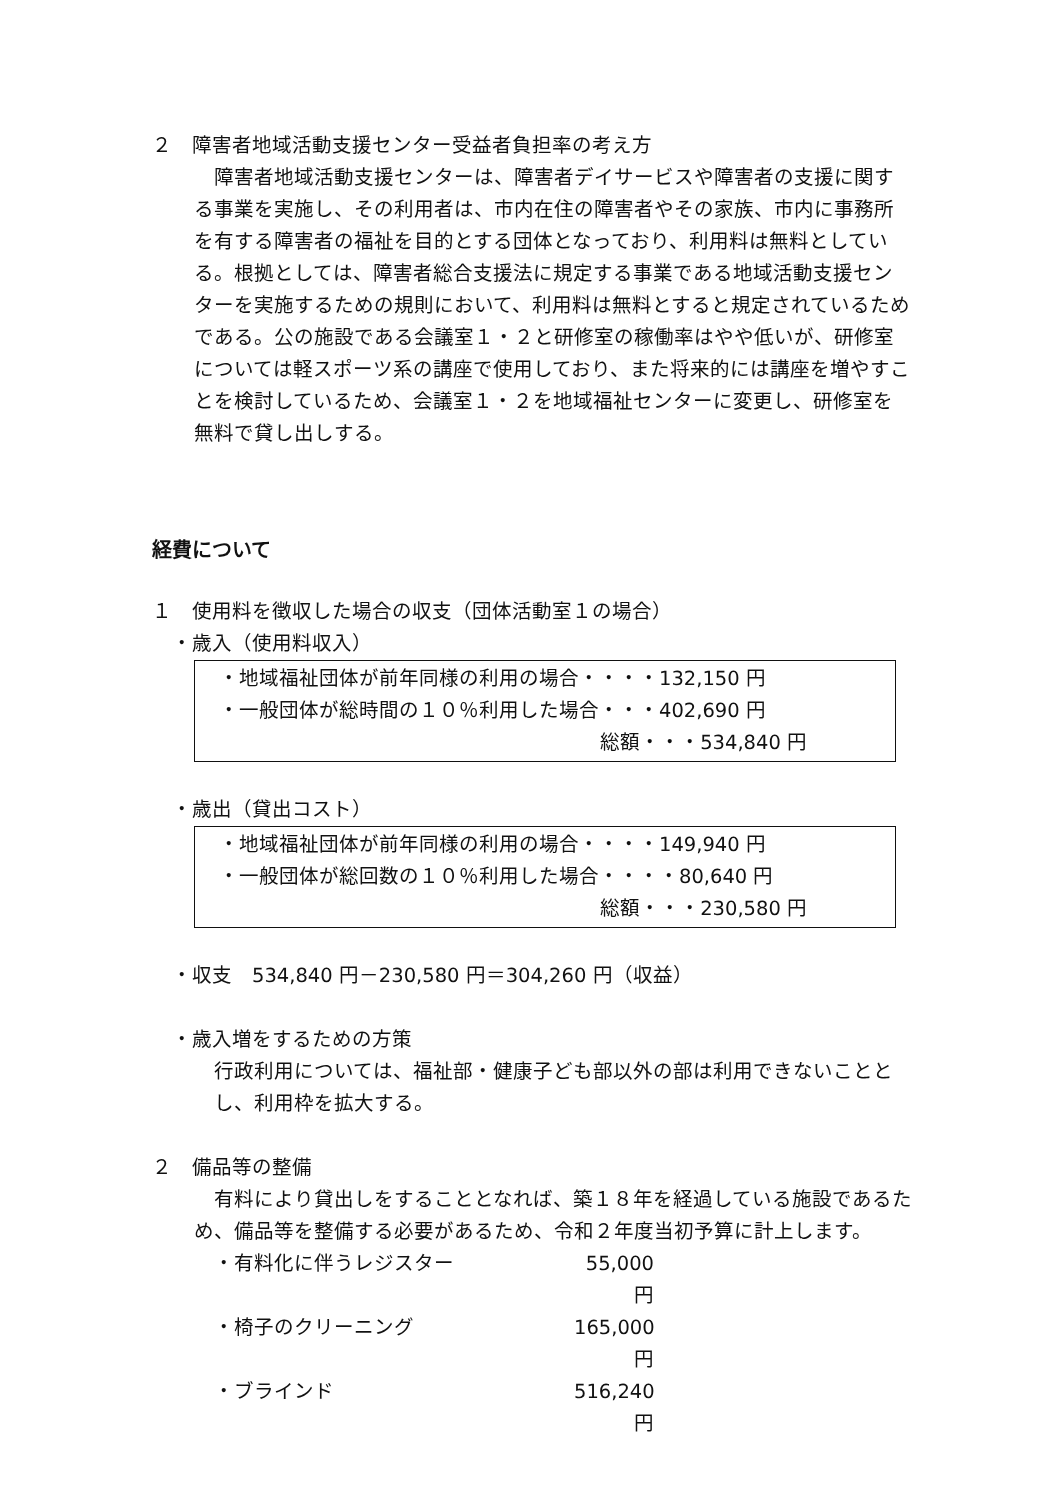２　障害者地域活動支援センター受益者負担率の考え方
　障害者地域活動支援センターは、障害者デイサービスや障害者の支援に関する事業を実施し、その利用者は、市内在住の障害者やその家族、市内に事務所を有する障害者の福祉を目的とする団体となっており、利用料は無料としている。根拠としては、障害者総合支援法に規定する事業である地域活動支援センターを実施するための規則において、利用料は無料とすると規定されているためである。公の施設である会議室１・２と研修室の稼働率はやや低いが、研修室については軽スポーツ系の講座で使用しており、また将来的には講座を増やすことを検討しているため、会議室１・２を地域福祉センターに変更し、研修室を無料で貸し出しする。
経費について
１　使用料を徴収した場合の収支（団体活動室１の場合）
・歳入（使用料収入）
・地域福祉団体が前年同様の利用の場合・・・・132,150 円
・一般団体が総時間の１０％利用した場合・・・402,690 円
総額・・・534,840 円
・歳出（貸出コスト）
・地域福祉団体が前年同様の利用の場合・・・・149,940 円
・一般団体が総回数の１０％利用した場合・・・・80,640 円
総額・・・230,580 円
・収支　534,840 円－230,580 円＝304,260 円（収益）
・歳入増をするための方策
行政利用については、福祉部・健康子ども部以外の部は利用できないこととし、利用枠を拡大する。
２　備品等の整備
　有料により貸出しをすることとなれば、築１８年を経過している施設であるため、備品等を整備する必要があるため、令和２年度当初予算に計上します。
・有料化に伴うレジスター 55,000 円
・椅子のクリーニング 165,000 円
・ブラインド 516,240 円